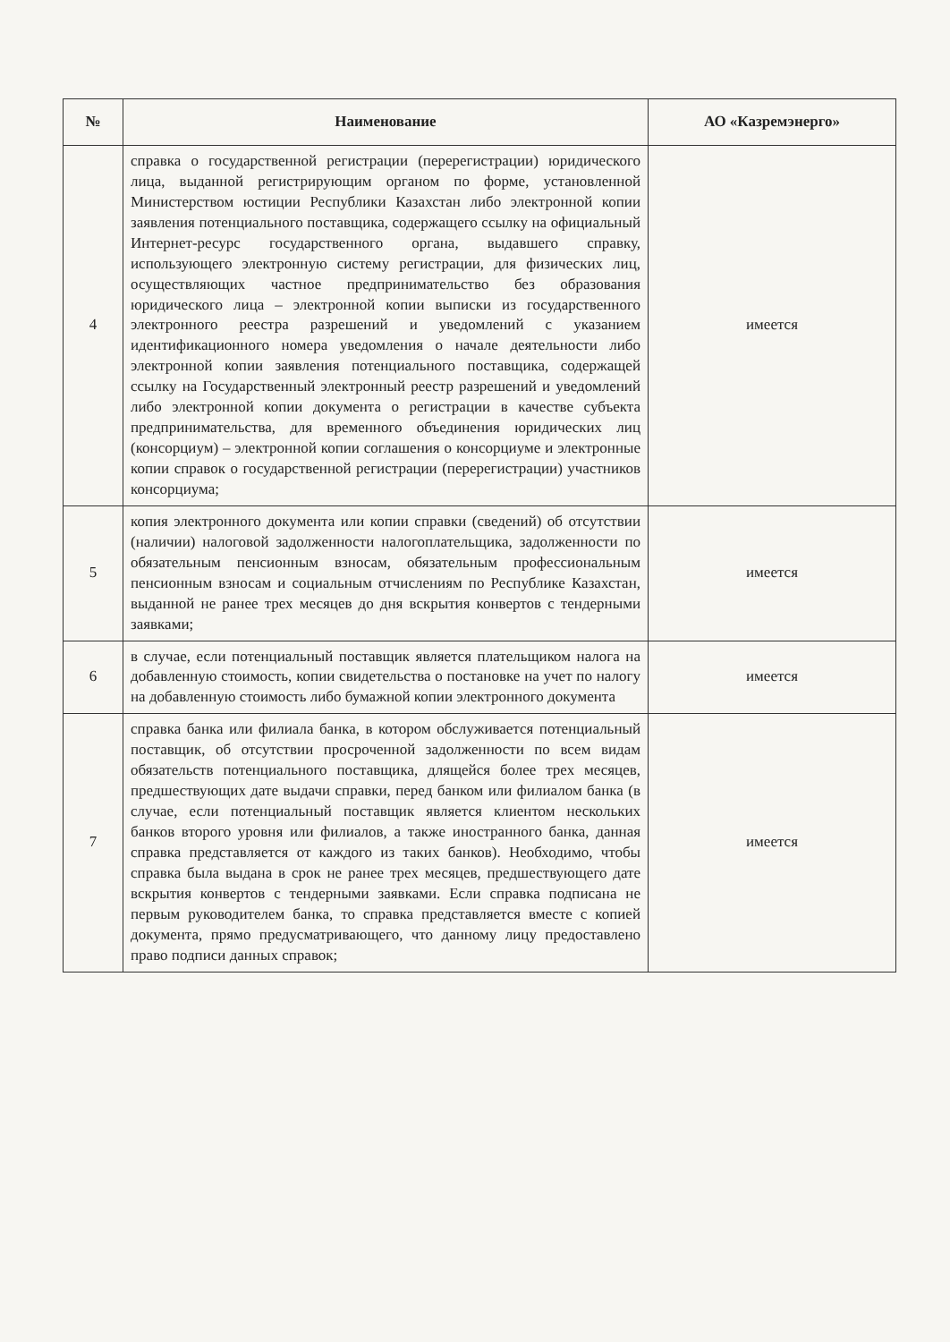| № | Наименование | АО «Казремэнерго» |
| --- | --- | --- |
| 4 | справка о государственной регистрации (перерегистрации) юридического лица, выданной регистрирующим органом по форме, установленной Министерством юстиции Республики Казахстан либо электронной копии заявления потенциального поставщика, содержащего ссылку на официальный Интернет-ресурс государственного органа, выдавшего справку, использующего электронную систему регистрации, для физических лиц, осуществляющих частное предпринимательство без образования юридического лица – электронной копии выписки из государственного электронного реестра разрешений и уведомлений с указанием идентификационного номера уведомления о начале деятельности либо электронной копии заявления потенциального поставщика, содержащей ссылку на Государственный электронный реестр разрешений и уведомлений либо электронной копии документа о регистрации в качестве субъекта предпринимательства, для временного объединения юридических лиц (консорциум) – электронной копии соглашения о консорциуме и электронные копии справок о государственной регистрации (перерегистрации) участников консорциума; | имеется |
| 5 | копия электронного документа или копии справки (сведений) об отсутствии (наличии) налоговой задолженности налогоплательщика, задолженности по обязательным пенсионным взносам, обязательным профессиональным пенсионным взносам и социальным отчислениям по Республике Казахстан, выданной не ранее трех месяцев до дня вскрытия конвертов с тендерными заявками; | имеется |
| 6 | в случае, если потенциальный поставщик является плательщиком налога на добавленную стоимость, копии свидетельства о постановке на учет по налогу на добавленную стоимость либо бумажной копии электронного документа | имеется |
| 7 | справка банка или филиала банка, в котором обслуживается потенциальный поставщик, об отсутствии просроченной задолженности по всем видам обязательств потенциального поставщика, длящейся более трех месяцев, предшествующих дате выдачи справки, перед банком или филиалом банка (в случае, если потенциальный поставщик является клиентом нескольких банков второго уровня или филиалов, а также иностранного банка, данная справка представляется от каждого из таких банков). Необходимо, чтобы справка была выдана в срок не ранее трех месяцев, предшествующего дате вскрытия конвертов с тендерными заявками. Если справка подписана не первым руководителем банка, то справка представляется вместе с копией документа, прямо предусматривающего, что данному лицу предоставлено право подписи данных справок; | имеется |